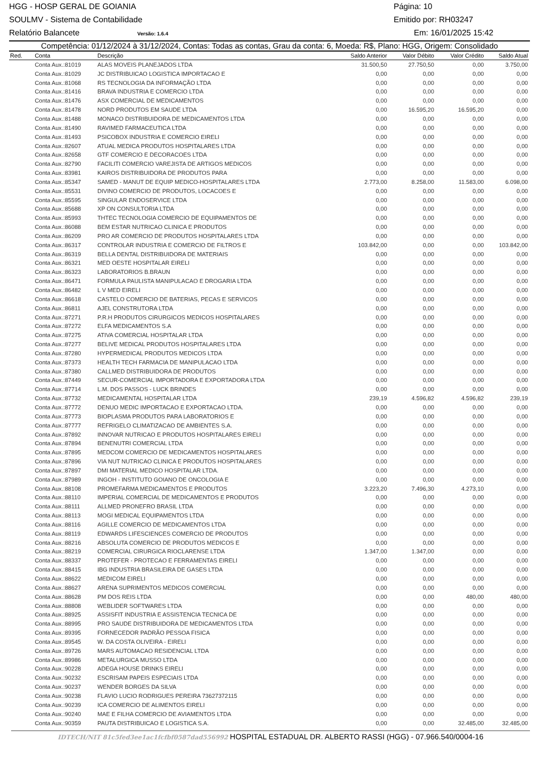HGG - HOSP GERAL DE GOIANIA Página: 10
SOULMV - Sistema de Contabilidade Emitido por: RH03247
Relatório Balancete Versão: 1.6.4 Em: 16/01/2025 15:42
Competência: 01/12/2024 à 31/12/2024, Contas: Todas as contas, Grau da conta: 6, Moeda: R$, Plano: HGG, Origem: Consolidado
| Red. | Conta | Descrição | Saldo Anterior | Valor Débito | Valor Crédito | Saldo Atual |
| --- | --- | --- | --- | --- | --- | --- |
| | Conta Aux.:81019 | ALAS MOVEIS PLANEJADOS LTDA | 31.500,50 | 27.750,50 | 0,00 | 3.750,00 |
| | Conta Aux.:81029 | JC DISTRIBUICAO LOGISTICA IMPORTACAO E | 0,00 | 0,00 | 0,00 | 0,00 |
| | Conta Aux.:81068 | RS TECNOLOGIA DA INFORMAÇÃO LTDA | 0,00 | 0,00 | 0,00 | 0,00 |
| | Conta Aux.:81416 | BRAVA INDUSTRIA E COMERCIO LTDA | 0,00 | 0,00 | 0,00 | 0,00 |
| | Conta Aux.:81476 | ASX COMERCIAL DE MEDICAMENTOS | 0,00 | 0,00 | 0,00 | 0,00 |
| | Conta Aux.:81478 | NORD PRODUTOS EM SAUDE LTDA | 0,00 | 16.595,20 | 16.595,20 | 0,00 |
| | Conta Aux.:81488 | MONACO DISTRIBUIDORA DE MEDICAMENTOS LTDA | 0,00 | 0,00 | 0,00 | 0,00 |
| | Conta Aux.:81490 | RAVIMED FARMACEUTICA LTDA | 0,00 | 0,00 | 0,00 | 0,00 |
| | Conta Aux.:81493 | PSICOBOX INDUSTRIA E COMERCIO EIRELI | 0,00 | 0,00 | 0,00 | 0,00 |
| | Conta Aux.:82607 | ATUAL MEDICA PRODUTOS HOSPITALARES LTDA | 0,00 | 0,00 | 0,00 | 0,00 |
| | Conta Aux.:82658 | GTF COMERCIO E DECORACOES LTDA | 0,00 | 0,00 | 0,00 | 0,00 |
| | Conta Aux.:82790 | FACILITI COMERCIO VAREJISTA DE ARTIGOS MEDICOS | 0,00 | 0,00 | 0,00 | 0,00 |
| | Conta Aux.:83981 | KAIROS DISTRIBUIDORA DE PRODUTOS PARA | 0,00 | 0,00 | 0,00 | 0,00 |
| | Conta Aux.:85347 | SAMED - MANUT DE EQUIP MEDICO-HOSPITALARES LTDA | 2.773,00 | 8.258,00 | 11.583,00 | 6.098,00 |
| | Conta Aux.:85531 | DIVINO COMERCIO DE PRODUTOS, LOCACOES E | 0,00 | 0,00 | 0,00 | 0,00 |
| | Conta Aux.:85595 | SINGULAR ENDOSERVICE LTDA | 0,00 | 0,00 | 0,00 | 0,00 |
| | Conta Aux.:85688 | XP ON CONSULTORIA LTDA | 0,00 | 0,00 | 0,00 | 0,00 |
| | Conta Aux.:85993 | THTEC TECNOLOGIA COMERCIO DE EQUIPAMENTOS DE | 0,00 | 0,00 | 0,00 | 0,00 |
| | Conta Aux.:86088 | BEM ESTAR NUTRICAO CLINICA E PRODUTOS | 0,00 | 0,00 | 0,00 | 0,00 |
| | Conta Aux.:86209 | PRO AR COMERCIO DE PRODUTOS HOSPITALARES LTDA | 0,00 | 0,00 | 0,00 | 0,00 |
| | Conta Aux.:86317 | CONTROLAR INDUSTRIA E COMERCIO DE FILTROS E | 103.842,00 | 0,00 | 0,00 | 103.842,00 |
| | Conta Aux.:86319 | BELLA DENTAL DISTRIBUIDORA DE MATERIAIS | 0,00 | 0,00 | 0,00 | 0,00 |
| | Conta Aux.:86321 | MED OESTE HOSPITALAR EIRELI | 0,00 | 0,00 | 0,00 | 0,00 |
| | Conta Aux.:86323 | LABORATORIOS B.BRAUN | 0,00 | 0,00 | 0,00 | 0,00 |
| | Conta Aux.:86471 | FORMULA PAULISTA MANIPULACAO E DROGARIA LTDA | 0,00 | 0,00 | 0,00 | 0,00 |
| | Conta Aux.:86482 | L V MED EIRELI | 0,00 | 0,00 | 0,00 | 0,00 |
| | Conta Aux.:86618 | CASTELO COMERCIO DE BATERIAS, PECAS E SERVICOS | 0,00 | 0,00 | 0,00 | 0,00 |
| | Conta Aux.:86811 | AJEL CONSTRUTORA LTDA | 0,00 | 0,00 | 0,00 | 0,00 |
| | Conta Aux.:87271 | P.R.H PRODUTOS CIRURGICOS MEDICOS HOSPITALARES | 0,00 | 0,00 | 0,00 | 0,00 |
| | Conta Aux.:87272 | ELFA MEDICAMENTOS S.A | 0,00 | 0,00 | 0,00 | 0,00 |
| | Conta Aux.:87275 | ATIVA COMERCIAL HOSPITALAR LTDA | 0,00 | 0,00 | 0,00 | 0,00 |
| | Conta Aux.:87277 | BELIVE MEDICAL PRODUTOS HOSPITALARES LTDA | 0,00 | 0,00 | 0,00 | 0,00 |
| | Conta Aux.:87280 | HYPERMEDICAL PRODUTOS MEDICOS LTDA | 0,00 | 0,00 | 0,00 | 0,00 |
| | Conta Aux.:87373 | HEALTH TECH FARMACIA DE MANIPULACAO LTDA | 0,00 | 0,00 | 0,00 | 0,00 |
| | Conta Aux.:87380 | CALLMED DISTRIBUIDORA DE PRODUTOS | 0,00 | 0,00 | 0,00 | 0,00 |
| | Conta Aux.:87449 | SECUR-COMERCIAL IMPORTADORA E EXPORTADORA LTDA | 0,00 | 0,00 | 0,00 | 0,00 |
| | Conta Aux.:87714 | L.M. DOS PASSOS - LUCK BRINDES | 0,00 | 0,00 | 0,00 | 0,00 |
| | Conta Aux.:87732 | MEDICAMENTAL HOSPITALAR LTDA | 239,19 | 4.596,82 | 4.596,82 | 239,19 |
| | Conta Aux.:87772 | DENUO MEDIC IMPORTACAO E EXPORTACAO LTDA. | 0,00 | 0,00 | 0,00 | 0,00 |
| | Conta Aux.:87773 | BIOPLASMA PRODUTOS PARA LABORATORIOS E | 0,00 | 0,00 | 0,00 | 0,00 |
| | Conta Aux.:87777 | REFRIGELO CLIMATIZACAO DE AMBIENTES S.A. | 0,00 | 0,00 | 0,00 | 0,00 |
| | Conta Aux.:87892 | INNOVAR NUTRICAO E PRODUTOS HOSPITALARES EIRELI | 0,00 | 0,00 | 0,00 | 0,00 |
| | Conta Aux.:87894 | BENENUTRI COMERCIAL LTDA | 0,00 | 0,00 | 0,00 | 0,00 |
| | Conta Aux.:87895 | MEDCOM COMERCIO DE MEDICAMENTOS HOSPITALARES | 0,00 | 0,00 | 0,00 | 0,00 |
| | Conta Aux.:87896 | VIA NUT NUTRICAO CLINICA E PRODUTOS HOSPITALARES | 0,00 | 0,00 | 0,00 | 0,00 |
| | Conta Aux.:87897 | DMI MATERIAL MEDICO HOSPITALAR LTDA. | 0,00 | 0,00 | 0,00 | 0,00 |
| | Conta Aux.:87989 | INGOH - INSTITUTO GOIANO DE ONCOLOGIA E | 0,00 | 0,00 | 0,00 | 0,00 |
| | Conta Aux.:88108 | PROMEFARMA MEDICAMENTOS E PRODUTOS | 3.223,20 | 7.496,30 | 4.273,10 | 0,00 |
| | Conta Aux.:88110 | IMPERIAL COMERCIAL DE MEDICAMENTOS E PRODUTOS | 0,00 | 0,00 | 0,00 | 0,00 |
| | Conta Aux.:88111 | ALLMED PRONEFRO BRASIL LTDA | 0,00 | 0,00 | 0,00 | 0,00 |
| | Conta Aux.:88113 | MOGI MEDICAL EQUIPAMENTOS LTDA | 0,00 | 0,00 | 0,00 | 0,00 |
| | Conta Aux.:88116 | AGILLE COMERCIO DE MEDICAMENTOS LTDA | 0,00 | 0,00 | 0,00 | 0,00 |
| | Conta Aux.:88119 | EDWARDS LIFESCIENCES COMERCIO DE PRODUTOS | 0,00 | 0,00 | 0,00 | 0,00 |
| | Conta Aux.:88216 | ABSOLUTA COMERCIO DE PRODUTOS MEDICOS E | 0,00 | 0,00 | 0,00 | 0,00 |
| | Conta Aux.:88219 | COMERCIAL CIRURGICA RIOCLARENSE LTDA | 1.347,00 | 1.347,00 | 0,00 | 0,00 |
| | Conta Aux.:88337 | PROTEFER - PROTECAO E FERRAMENTAS EIRELI | 0,00 | 0,00 | 0,00 | 0,00 |
| | Conta Aux.:88415 | IBG INDUSTRIA BRASILEIRA DE GASES LTDA | 0,00 | 0,00 | 0,00 | 0,00 |
| | Conta Aux.:88622 | MEDICOM EIRELI | 0,00 | 0,00 | 0,00 | 0,00 |
| | Conta Aux.:88627 | ARENA SUPRIMENTOS MEDICOS COMERCIAL | 0,00 | 0,00 | 0,00 | 0,00 |
| | Conta Aux.:88628 | PM DOS REIS LTDA | 0,00 | 0,00 | 480,00 | 480,00 |
| | Conta Aux.:88808 | WEBLIDER SOFTWARES LTDA | 0,00 | 0,00 | 0,00 | 0,00 |
| | Conta Aux.:88925 | ASSISFIT INDUSTRIA E ASSISTENCIA TECNICA DE | 0,00 | 0,00 | 0,00 | 0,00 |
| | Conta Aux.:88995 | PRO SAUDE DISTRIBUIDORA DE MEDICAMENTOS LTDA | 0,00 | 0,00 | 0,00 | 0,00 |
| | Conta Aux.:89395 | FORNECEDOR PADRÃO PESSOA FISICA | 0,00 | 0,00 | 0,00 | 0,00 |
| | Conta Aux.:89545 | W. DA COSTA OLIVEIRA - EIRELI | 0,00 | 0,00 | 0,00 | 0,00 |
| | Conta Aux.:89726 | MARS AUTOMACAO RESIDENCIAL LTDA | 0,00 | 0,00 | 0,00 | 0,00 |
| | Conta Aux.:89986 | METALURGICA MUSSO LTDA | 0,00 | 0,00 | 0,00 | 0,00 |
| | Conta Aux.:90228 | ADEGA HOUSE DRINKS EIRELI | 0,00 | 0,00 | 0,00 | 0,00 |
| | Conta Aux.:90232 | ESCRISAM PAPEIS ESPECIAIS LTDA | 0,00 | 0,00 | 0,00 | 0,00 |
| | Conta Aux.:90237 | WENDER BORGES DA SILVA | 0,00 | 0,00 | 0,00 | 0,00 |
| | Conta Aux.:90238 | FLAVIO LUCIO RODRIGUES PEREIRA 73627372115 | 0,00 | 0,00 | 0,00 | 0,00 |
| | Conta Aux.:90239 | ICA COMERCIO DE ALIMENTOS EIRELI | 0,00 | 0,00 | 0,00 | 0,00 |
| | Conta Aux.:90240 | MAE E FILHA COMERCIO DE AVIAMENTOS LTDA | 0,00 | 0,00 | 0,00 | 0,00 |
| | Conta Aux.:90359 | PAUTA DISTRIBUICAO E LOGISTICA S.A. | 0,00 | 0,00 | 32.485,00 | 32.485,00 |
IDTECH/NIT 81c5fed3ee1ac1fcfbf0587dad556992 HOSPITAL ESTADUAL DR. ALBERTO RASSI (HGG) - 07.966.540/0004-16